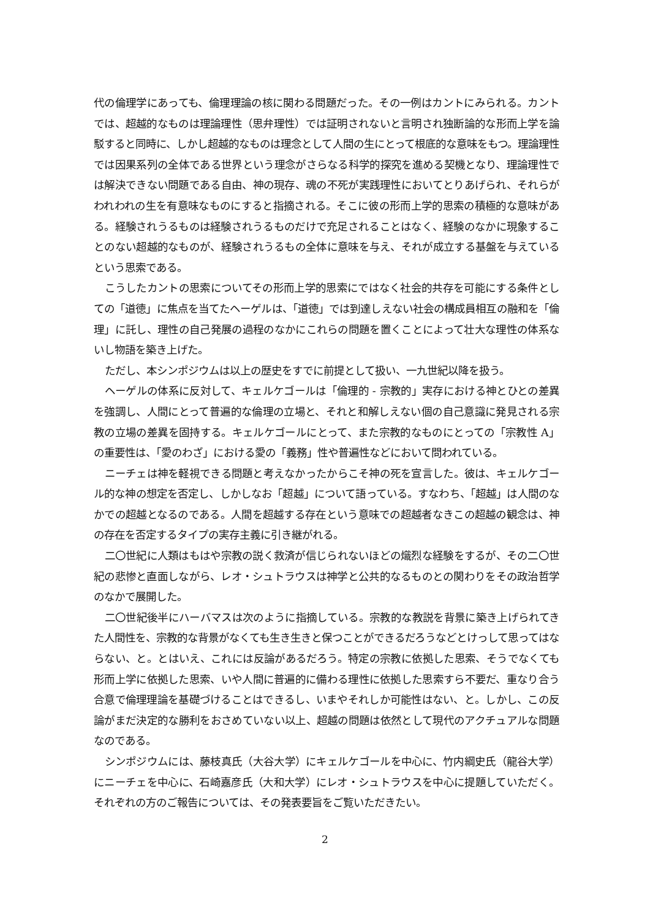代の倫理学にあっても、倫理理論の核に関わる問題だった。その一例はカントにみられる。カントでは、超越的なものは理論理性（思弁理性）では証明されないと言明され独断論的な形而上学を論駁すると同時に、しかし超越的なものは理念として人間の生にとって根底的な意味をもつ。理論理性では因果系列の全体である世界という理念がさらなる科学的探究を進める契機となり、理論理性では解決できない問題である自由、神の現存、魂の不死が実践理性においてとりあげられ、それらがわれわれの生を有意味なものにすると指摘される。そこに彼の形而上学的思索の積極的な意味がある。経験されうるものは経験されうるものだけで充足されることはなく、経験のなかに現象することのない超越的なものが、経験されうるもの全体に意味を与え、それが成立する基盤を与えているという思索である。
こうしたカントの思索についてその形而上学的思索にではなく社会的共存を可能にする条件としての「道徳」に焦点を当てたヘーゲルは、「道徳」では到達しえない社会の構成員相互の融和を「倫理」に託し、理性の自己発展の過程のなかにこれらの問題を置くことによって壮大な理性の体系ないし物語を築き上げた。
ただし、本シンポジウムは以上の歴史をすでに前提として扱い、一九世紀以降を扱う。
ヘーゲルの体系に反対して、キェルケゴールは「倫理的 - 宗教的」実存における神とひとの差異を強調し、人間にとって普遍的な倫理の立場と、それと和解しえない個の自己意識に発見される宗教の立場の差異を固持する。キェルケゴールにとって、また宗教的なものにとっての「宗教性 A」の重要性は、「愛のわざ」における愛の「義務」性や普遍性などにおいて問われている。
ニーチェは神を軽視できる問題と考えなかったからこそ神の死を宣言した。彼は、キェルケゴール的な神の想定を否定し、しかしなお「超越」について語っている。すなわち、「超越」は人間のなかでの超越となるのである。人間を超越する存在という意味での超越者なきこの超越の観念は、神の存在を否定するタイプの実存主義に引き継がれる。
二〇世紀に人類はもはや宗教の説く救済が信じられないほどの熾烈な経験をするが、その二〇世紀の悲惨と直面しながら、レオ・シュトラウスは神学と公共的なるものとの関わりをその政治哲学のなかで展開した。
二〇世紀後半にハーバマスは次のように指摘している。宗教的な教説を背景に築き上げられてきた人間性を、宗教的な背景がなくても生き生きと保つことができるだろうなどとけっして思ってはならない、と。とはいえ、これには反論があるだろう。特定の宗教に依拠した思索、そうでなくても形而上学に依拠した思索、いや人間に普遍的に備わる理性に依拠した思索すら不要だ、重なり合う合意で倫理理論を基礎づけることはできるし、いまやそれしか可能性はない、と。しかし、この反論がまだ決定的な勝利をおさめていない以上、超越の問題は依然として現代のアクチュアルな問題なのである。
シンポジウムには、藤枝真氏（大谷大学）にキェルケゴールを中心に、竹内綱史氏（龍谷大学）にニーチェを中心に、石崎嘉彦氏（大和大学）にレオ・シュトラウスを中心に提題していただく。それぞれの方のご報告については、その発表要旨をご覧いただきたい。
2